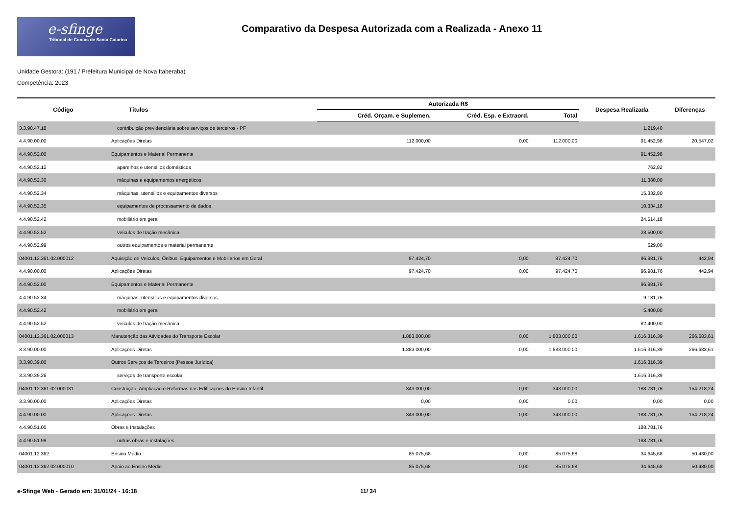e-sfinge
Tribunal de Contas de Santa Catarina
Comparativo da Despesa Autorizada com a Realizada - Anexo 11
Unidade Gestora: (191 / Prefeitura Municipal de Nova Itaberaba)
Competência: 2023
| Código | Títulos | Autorizada R$ | | | Despesa Realizada | Diferenças |
| --- | --- | --- | --- | --- | --- | --- |
| | | Créd. Orçam. e Suplemen. | Créd. Esp. e Extraord. | Total | | |
| 3.3.90.47.18 | contribuição previdenciária sobre serviços de terceiros - PF | | | | 1.219,40 | |
| 4.4.90.00.00 | Aplicações Diretas | 112.000,00 | 0,00 | 112.000,00 | 91.452,98 | 20.547,02 |
| 4.4.90.52.00 | Equipamentos e Material Permanente | | | | 91.452,98 | |
| 4.4.90.52.12 | aparelhos e utensílios domésticos | | | | 762,82 | |
| 4.4.90.52.30 | máquinas e equipamentos energéticos | | | | 11.380,00 | |
| 4.4.90.52.34 | máquinas, utensílios e equipamentos diversos | | | | 15.332,80 | |
| 4.4.90.52.35 | equipamentos de processamento de dados | | | | 10.334,18 | |
| 4.4.90.52.42 | mobiliário em geral | | | | 24.514,18 | |
| 4.4.90.52.52 | veículos de tração mecânica | | | | 28.500,00 | |
| 4.4.90.52.99 | outros equipamentos e material permanente | | | | 629,00 | |
| 04001.12.361.02.000012 | Aquisição de Veículos, Ônibus, Equipamentos e Mobiliarios em Geral | 97.424,70 | 0,00 | 97.424,70 | 96.981,76 | 442,94 |
| 4.4.90.00.00 | Aplicações Diretas | 97.424,70 | 0,00 | 97.424,70 | 96.981,76 | 442,94 |
| 4.4.90.52.00 | Equipamentos e Material Permanente | | | | 96.981,76 | |
| 4.4.90.52.34 | máquinas, utensílios e equipamentos diversos | | | | 9.181,76 | |
| 4.4.90.52.42 | mobiliário em geral | | | | 5.400,00 | |
| 4.4.90.52.52 | veículos de tração mecânica | | | | 82.400,00 | |
| 04001.12.361.02.000013 | Manutenção das Atividades do Transporte Escolar | 1.883.000,00 | 0,00 | 1.883.000,00 | 1.616.316,39 | 266.683,61 |
| 3.3.90.00.00 | Aplicações Diretas | 1.883.000,00 | 0,00 | 1.883.000,00 | 1.616.316,39 | 266.683,61 |
| 3.3.90.39.00 | Outros Serviços de Terceiros (Pessoa Jurídica) | | | | 1.616.316,39 | |
| 3.3.90.39.26 | serviços de transporte escolar | | | | 1.616.316,39 | |
| 04001.12.361.02.000031 | Construção, Ampliação e Reformas nas Edificações do Ensino Infantil | 343.000,00 | 0,00 | 343.000,00 | 188.781,76 | 154.218,24 |
| 3.3.90.00.00 | Aplicações Diretas | 0,00 | 0,00 | 0,00 | 0,00 | 0,00 |
| 4.4.90.00.00 | Aplicações Diretas | 343.000,00 | 0,00 | 343.000,00 | 188.781,76 | 154.218,24 |
| 4.4.90.51.00 | Obras e Instalações | | | | 188.781,76 | |
| 4.4.90.51.99 | outras obras e instalações | | | | 188.781,76 | |
| 04001.12.362 | Ensino Médio | 85.075,68 | 0,00 | 85.075,68 | 34.645,68 | 50.430,00 |
| 04001.12.362.02.000010 | Apoio ao Ensino Médio | 85.075,68 | 0,00 | 85.075,68 | 34.645,68 | 50.430,00 |
e-Sfinge Web - Gerado em: 31/01/24 - 16:18 11/ 34